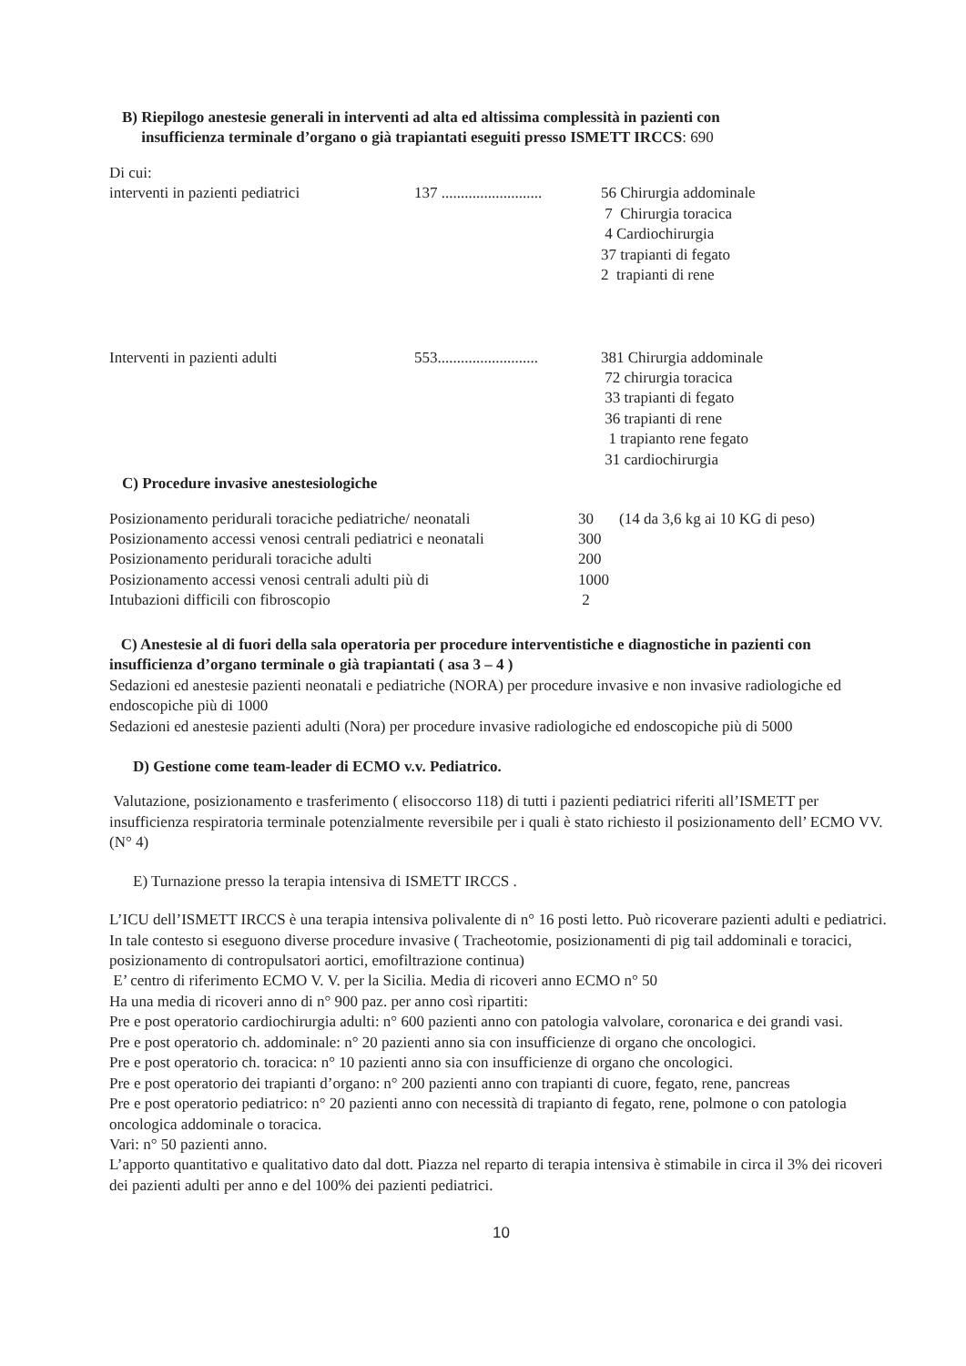B) Riepilogo anestesie generali in interventi ad alta ed altissima complessità in pazienti con
insufficienza terminale d’organo o già trapiantati eseguiti presso ISMETT IRCCS: 690
Di cui:
| interventi in pazienti pediatrici | 137 .......................... | 56 Chirurgia addominale 7 Chirurgia toracica 4 Cardiochirurgia 37 trapianti di fegato 2 trapianti di rene |
| Interventi in pazienti adulti | 553.......................... | 381 Chirurgia addominale 72 chirurgia toracica 33 trapianti di fegato 36 trapianti di rene 1 trapianto rene fegato 31 cardiochirurgia |
C) Procedure invasive anestesiologiche
| Posizionamento peridurali toraciche pediatriche/ neonatali | 30 | (14 da 3,6 kg ai 10 KG di peso) |
| Posizionamento accessi venosi centrali pediatrici e neonatali | 300 | |
| Posizionamento peridurali toraciche adulti | 200 | |
| Posizionamento accessi venosi centrali adulti più di | 1000 | |
| Intubazioni difficili con fibroscopio | 2 | |
C) Anestesie al di fuori della sala operatoria per procedure interventistiche e diagnostiche in pazienti con insufficienza d’organo terminale o già trapiantati ( asa 3 – 4 )
Sedazioni ed anestesie pazienti neonatali e pediatriche (NORA) per procedure invasive e non invasive radiologiche ed endoscopiche più di 1000
Sedazioni ed anestesie pazienti adulti (Nora) per procedure invasive radiologiche ed endoscopiche più di 5000
D) Gestione come team-leader di ECMO v.v. Pediatrico.
Valutazione, posizionamento e trasferimento ( elisoccorso 118) di tutti i pazienti pediatrici riferiti all’ISMETT per insufficienza respiratoria terminale potenzialmente reversibile per i quali è stato richiesto il posizionamento dell’ ECMO VV. (N° 4)
E) Turnazione presso la terapia intensiva di ISMETT IRCCS .
L’ICU dell’ISMETT IRCCS è una terapia intensiva polivalente di n° 16 posti letto. Può ricoverare pazienti adulti e pediatrici. In tale contesto si eseguono diverse procedure invasive ( Tracheotomie, posizionamenti di pig tail addominali e toracici, posizionamento di contropulsatori aortici, emofiltrazione continua)
E’ centro di riferimento ECMO V. V. per la Sicilia. Media di ricoveri anno ECMO n° 50
Ha una media di ricoveri anno di n° 900 paz. per anno così ripartiti:
Pre e post operatorio cardiochirurgia adulti: n° 600 pazienti anno con patologia valvolare, coronarica e dei grandi vasi.
Pre e post operatorio ch. addominale: n° 20 pazienti anno sia con insufficienze di organo che oncologici.
Pre e post operatorio ch. toracica: n° 10 pazienti anno sia con insufficienze di organo che oncologici.
Pre e post operatorio dei trapianti d’organo: n° 200 pazienti anno con trapianti di cuore, fegato, rene, pancreas
Pre e post operatorio pediatrico: n° 20 pazienti anno con necessità di trapianto di fegato, rene, polmone o con patologia oncologica addominale o toracica.
Vari: n° 50 pazienti anno.
L’apporto quantitativo e qualitativo dato dal dott. Piazza nel reparto di terapia intensiva è stimabile in circa il 3% dei ricoveri dei pazienti adulti per anno e del 100% dei pazienti pediatrici.
10